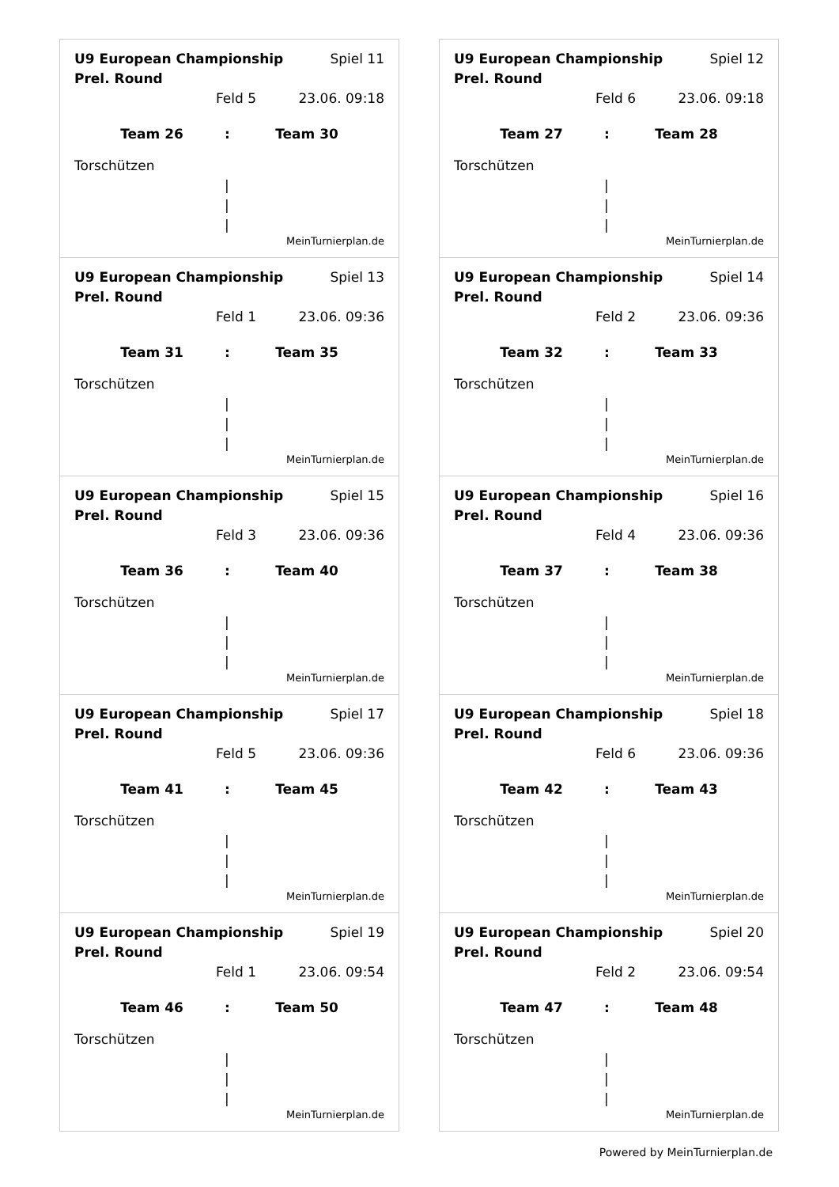U9 European Championship Prel. Round Spiel 11
Feld 5 23.06. 09:18
Team 26: Team 30
Torschützen
|
|
|
MeinTurnierplan.de
U9 European Championship Prel. Round Spiel 12
Feld 6 23.06. 09:18
Team 27: Team 28
Torschützen
|
|
|
MeinTurnierplan.de
U9 European Championship Prel. Round Spiel 13
Feld 1 23.06. 09:36
Team 31: Team 35
Torschützen
|
|
|
MeinTurnierplan.de
U9 European Championship Prel. Round Spiel 14
Feld 2 23.06. 09:36
Team 32: Team 33
Torschützen
|
|
|
MeinTurnierplan.de
U9 European Championship Prel. Round Spiel 15
Feld 3 23.06. 09:36
Team 36: Team 40
Torschützen
|
|
|
MeinTurnierplan.de
U9 European Championship Prel. Round Spiel 16
Feld 4 23.06. 09:36
Team 37: Team 38
Torschützen
|
|
|
MeinTurnierplan.de
U9 European Championship Prel. Round Spiel 17
Feld 5 23.06. 09:36
Team 41: Team 45
Torschützen
|
|
|
MeinTurnierplan.de
U9 European Championship Prel. Round Spiel 18
Feld 6 23.06. 09:36
Team 42: Team 43
Torschützen
|
|
|
MeinTurnierplan.de
U9 European Championship Prel. Round Spiel 19
Feld 1 23.06. 09:54
Team 46: Team 50
Torschützen
|
|
|
MeinTurnierplan.de
U9 European Championship Prel. Round Spiel 20
Feld 2 23.06. 09:54
Team 47: Team 48
Torschützen
|
|
|
MeinTurnierplan.de
Powered by MeinTurnierplan.de